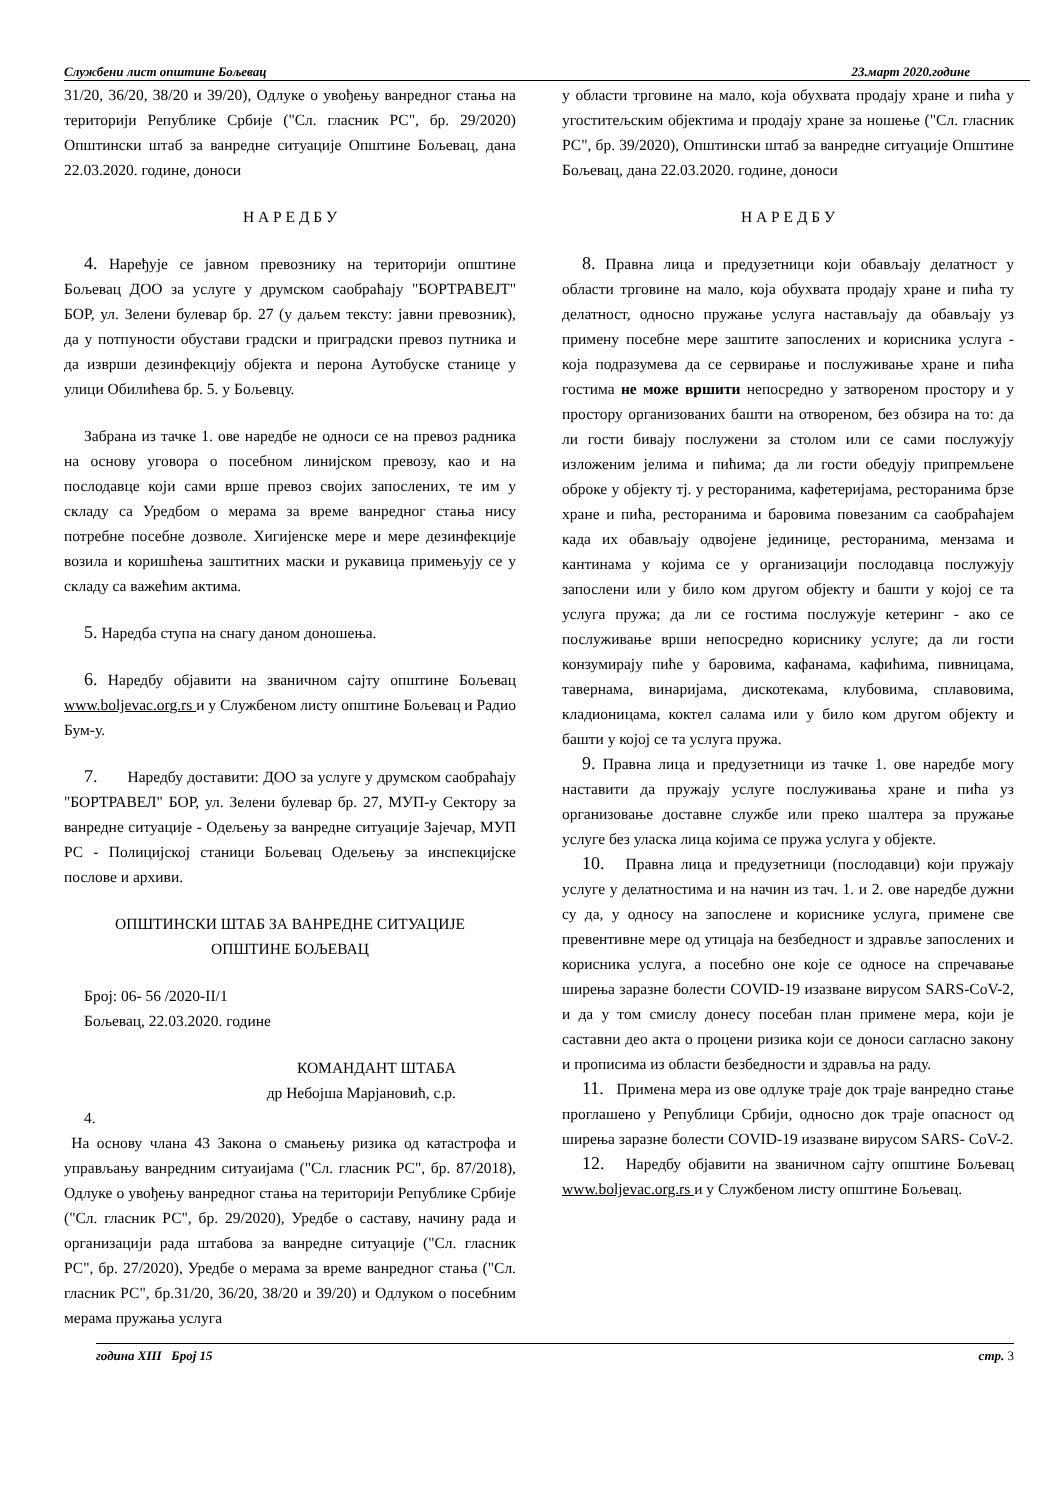Службени лист општине Бољевац 23.март 2020.године
31/20, 36/20, 38/20 и 39/20), Одлуке о увођењу ванредног стања на територији Републике Србије ("Сл. гласник РС", бр. 29/2020) Општински штаб за ванредне ситуације Општине Бољевац, дана 22.03.2020. године, доноси
Н А Р Е Д Б У
4. Нарeђује се јавном превознику на територији општине Бољевац ДОО за услуге у друмском саобраћају "БОРТРАВЕЈТ" БОР, ул. Зелени булевар бр. 27 (у даљем тексту: јавни превозник), да у потпуности обустави градски и приградски превоз путника и да изврши дезинфекцију објекта и перона Аутобуске станице у улици Обилићева бр. 5. у Бољевцу.
Забрана из тачке 1. ове наредбе не односи се на превоз радника на основу уговора о посебном линијском превозу, као и на послодавце који сами врше превоз својих запослених, те им у складу са Уредбом о мерама за време ванредног стања нису потребне посебне дозволе. Хигијенске мере и мере дезинфекције возила и коришћења заштитних маски и рукавица примењују се у складу са важећим актима.
5. Наредба ступа на снагу даном доношења.
6. Наредбу објавити на званичном сајту општине Бољевац www.boljevac.org.rs и у Службеном листу општине Бољевац и Радио Бум-у.
7. Наредбу доставити: ДОО за услуге у друмском саобраћају "БОРТРАВЕЛ" БОР, ул. Зелени булевар бр. 27, МУП-у Сектору за ванредне ситуације - Одељењу за ванредне ситуације Зајечар, МУП РС - Полицијској станици Бољевац Одељењу за инспекцијске послове и архиви.
ОПШТИНСКИ ШТАБ ЗА ВАНРЕДНЕ СИТУАЦИЈЕ
ОПШТИНЕ БОЉЕВАЦ
Број: 06- 56 /2020-II/1
Бољевац, 22.03.2020. године
КОМАНДАНТ ШТАБА
др Небојша Марјановић, с.р.
4.
На основу члана 43 Закона о смањењу ризика од катастрофа и управљању ванредним ситуаијама ("Сл. гласник РС", бр. 87/2018), Одлуке о увођењу ванредног стања на територији Републике Србије ("Сл. гласник РС", бр. 29/2020), Уредбе о саставу, начину рада и организацији рада штабова за ванредне ситуације ("Сл. гласник РС", бр. 27/2020), Уредбе о мерама за време ванредног стања ("Сл. гласник РС", бр.31/20, 36/20, 38/20 и 39/20) и Одлуком о посебним мерама пружања услуга
у области трговине на мало, која обухвата продају хране и пића у угоститељским објектима и продају хране за ношење ("Сл. гласник РС", бр. 39/2020), Општински штаб за ванредне ситуације Општине Бољевац, дана 22.03.2020. године, доноси
Н А Р Е Д Б У
8. Правна лица и предузетници који обављају делатност у области трговине на мало, која обухвата продају хране и пића ту делатност, односно пружање услуга настављају да обављају уз примену посебне мере заштите запослених и корисника услуга - која подразумева да се сервирање и послуживање хране и пића гостима не може вршити непосредно у затвореном простору и у простору организованих башти на отвореном, без обзира на то: да ли гости бивају послужени за столом или се сами послужују изложеним јелима и пићима; да ли гости обедују припремљене оброке у објекту тј. у ресторанима, кафетеријама, ресторанима брзе хране и пића, ресторанима и баровима повезаним са саобраћајем када их обављају одвојене јединице, ресторанима, мензама и кантинама у којима се у организацији послодавца послужују запослени или у било ком другом објекту и башти у којој се та услуга пружа; да ли се гостима послужује кетеринг - ако се послуживање врши непосредно кориснику услуге; да ли гости конзумирају пиће у баровима, кафанама, кафићима, пивницама, тавернама, винаријама, дискотекама, клубовима, сплавовима, кладионицама, коктел салама или у било ком другом објекту и башти у којој се та услуга пружа.
9. Правна лица и предузетници из тачке 1. ове наредбе могу наставити да пружају услуге послуживања хране и пића уз организовање доставне службе или преко шалтера за пружање услуге без уласка лица којима се пружа услуга у објекте.
10. Правна лица и предузетници (послодавци) који пружају услуге у делатностима и на начин из тач. 1. и 2. ове наредбе дужни су да, у односу на запослене и кориснике услуга, примене све превентивне мере од утицаја на безбедност и здравље запослених и корисника услуга, а посебно оне које се односе на спречавање ширења заразне болести COVID-19 изазване вирусом SARS-CoV-2, и да у том смислу донесу посебан план примене мера, који је саставни део акта о процени ризика који се доноси сагласно закону и прописима из области безбедности и здравља на раду.
11. Примена мера из ове одлуке траје док траје ванредно стање проглашено у Републици Србији, односно док траје опасност од ширења заразне болести COVID-19 изазване вирусом SARS- CoV-2.
12. Наредбу објавити на званичном сајту општине Бољевац www.boljevac.org.rs и у Службеном листу општине Бољевац.
година XIII Број 15 стр. 3